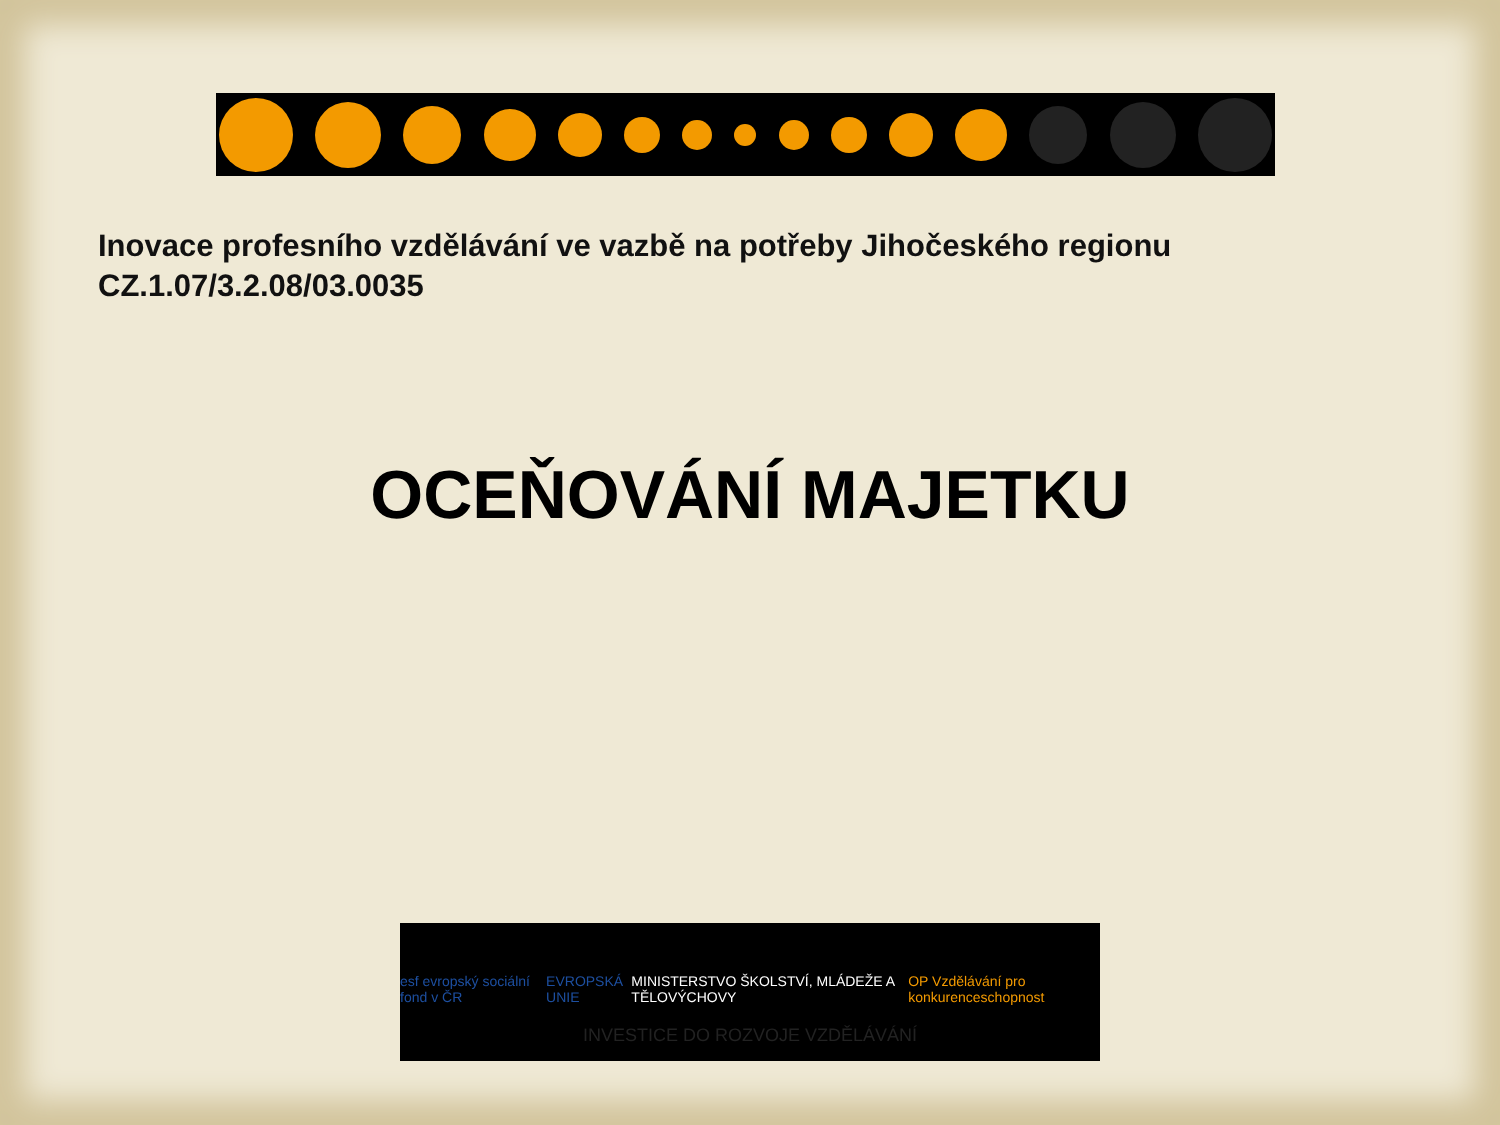Inovace profesního vzdělávání ve vazbě na potřeby Jihočeského regionu
CZ.1.07/3.2.08/03.0035
OCEŇOVÁNÍ MAJETKU
esf evropský sociální fond v ČR EVROPSKÁ UNIE MINISTERSTVO ŠKOLSTVÍ, MLÁDEŽE A TĚLOVÝCHOVY OP Vzdělávání pro konkurenceschopnost
INVESTICE DO ROZVOJE VZDĚLÁVÁNÍ